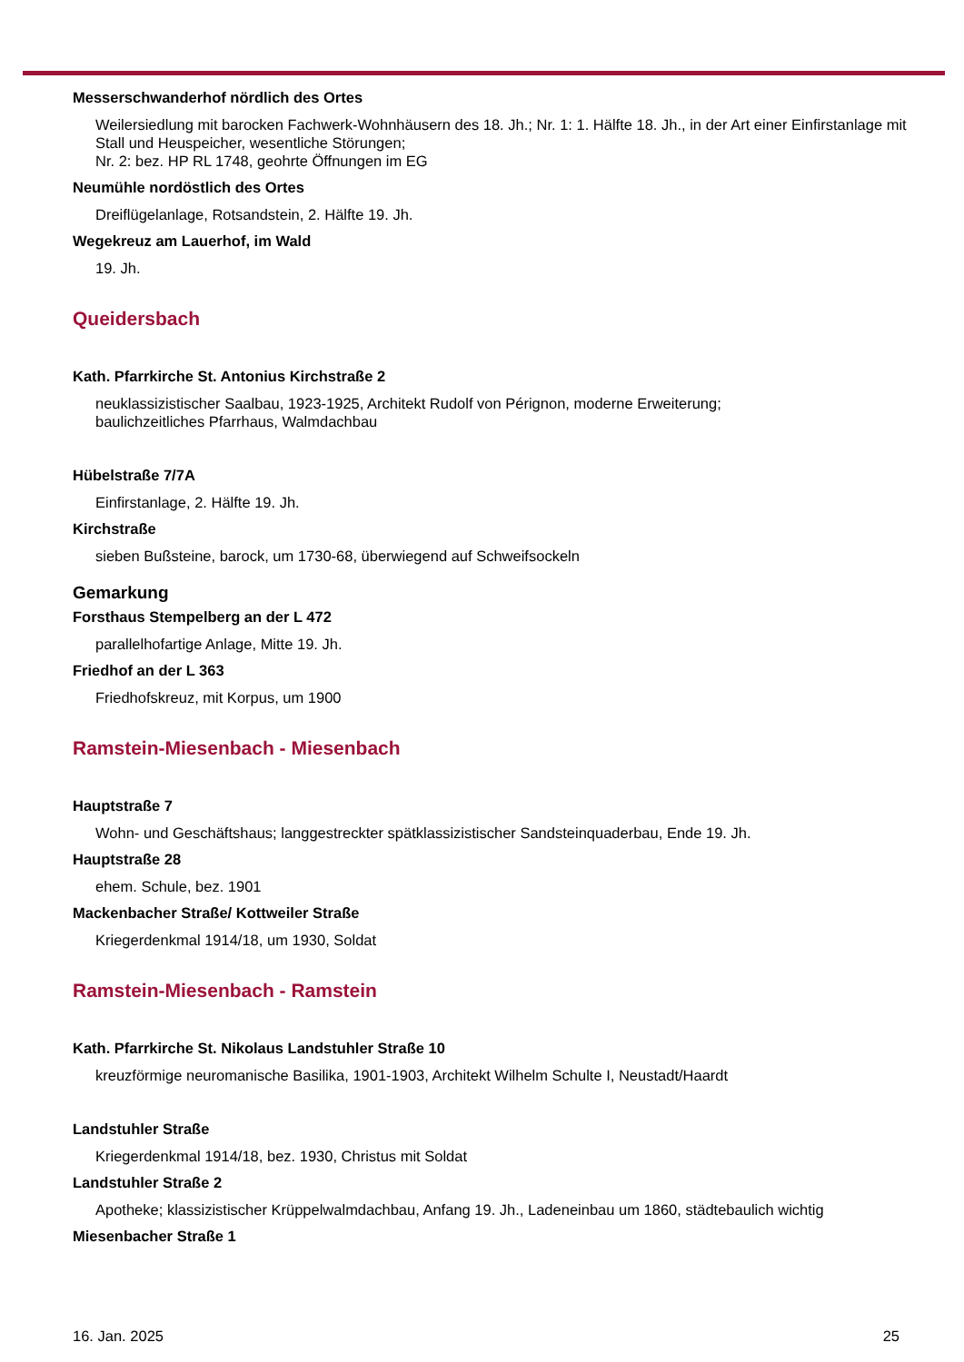Messerschwanderhof nördlich des Ortes
Weilersiedlung mit barocken Fachwerk-Wohnhäusern des 18. Jh.; Nr. 1: 1. Hälfte 18. Jh., in der Art einer Einfirstanlage mit Stall und Heuspeicher, wesentliche Störungen;
Nr. 2: bez. HP RL 1748, geohrte Öffnungen im EG
Neumühle nordöstlich des Ortes
Dreiflügelanlage, Rotsandstein, 2. Hälfte 19. Jh.
Wegekreuz am Lauerhof, im Wald
19. Jh.
Queidersbach
Kath. Pfarrkirche St. Antonius Kirchstraße 2
neuklassizistischer Saalbau, 1923-1925, Architekt Rudolf von Pérignon, moderne Erweiterung;
baulichzeitliches Pfarrhaus, Walmdachbau
Hübelstraße 7/7A
Einfirstanlage, 2. Hälfte 19. Jh.
Kirchstraße
sieben Bußsteine, barock, um 1730-68, überwiegend auf Schweifsockeln
Gemarkung
Forsthaus Stempelberg an der L 472
parallelhofartige Anlage, Mitte 19. Jh.
Friedhof an der L 363
Friedhofskreuz, mit Korpus, um 1900
Ramstein-Miesenbach - Miesenbach
Hauptstraße 7
Wohn- und Geschäftshaus; langgestreckter spätklassizistischer Sandsteinquaderbau, Ende 19. Jh.
Hauptstraße 28
ehem. Schule, bez. 1901
Mackenbacher Straße/ Kottweiler Straße
Kriegerdenkmal 1914/18, um 1930, Soldat
Ramstein-Miesenbach - Ramstein
Kath. Pfarrkirche St. Nikolaus Landstuhler Straße 10
kreuzförmige neuromanische Basilika, 1901-1903, Architekt Wilhelm Schulte I, Neustadt/Haardt
Landstuhler Straße
Kriegerdenkmal 1914/18, bez. 1930, Christus mit Soldat
Landstuhler Straße 2
Apotheke; klassizistischer Krüppelwalmdachbau, Anfang 19. Jh., Ladeneinbau um 1860, städtebaulich wichtig
Miesenbacher Straße 1
16. Jan. 2025 25